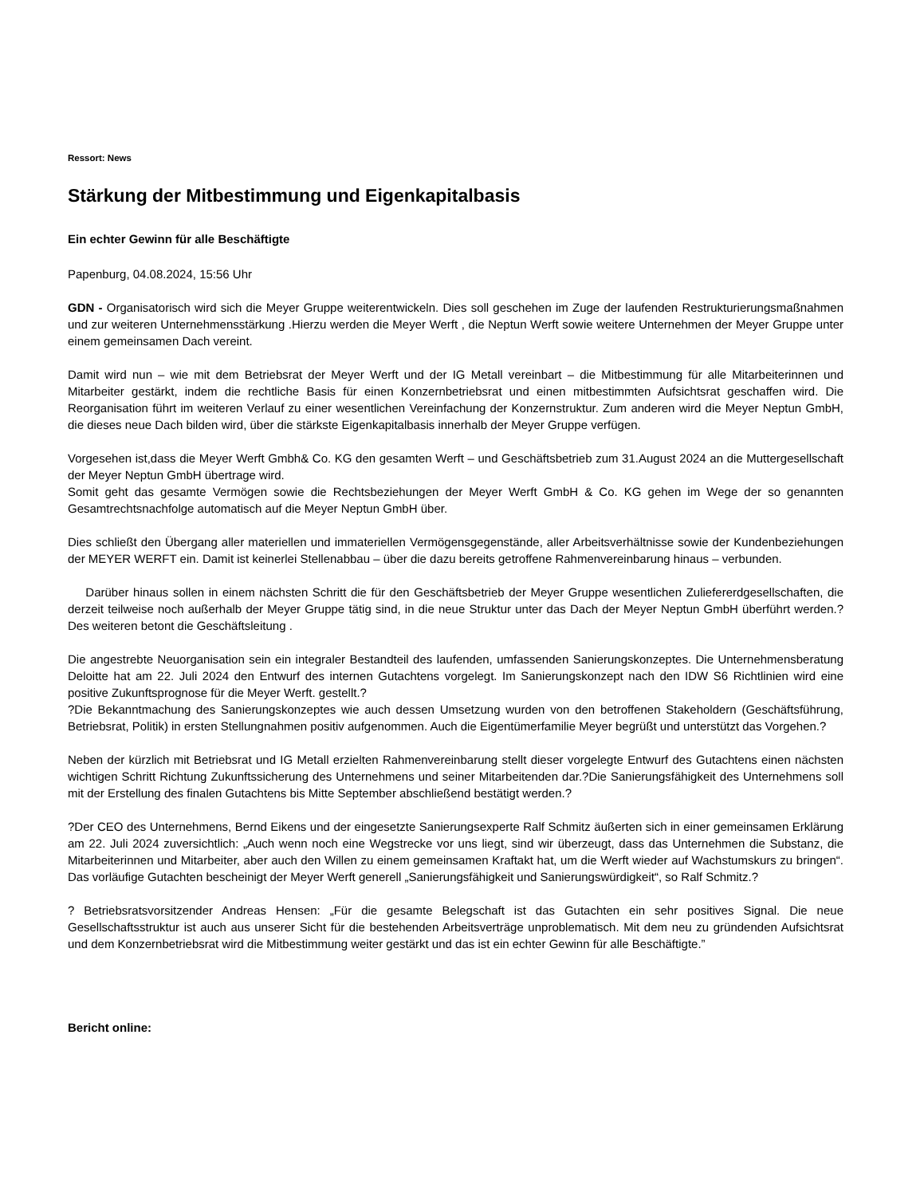Ressort: News
Stärkung der Mitbestimmung und Eigenkapitalbasis
Ein echter Gewinn für alle Beschäftigte
Papenburg, 04.08.2024, 15:56 Uhr
GDN - Organisatorisch wird sich die Meyer Gruppe weiterentwickeln. Dies soll geschehen im Zuge der laufenden Restrukturierungsmaßnahmen und zur weiteren Unternehmensstärkung .Hierzu werden die Meyer Werft , die Neptun Werft sowie weitere Unternehmen der Meyer Gruppe unter einem gemeinsamen Dach vereint.
Damit wird nun – wie mit dem Betriebsrat der Meyer Werft und der IG Metall vereinbart – die Mitbestimmung für alle Mitarbeiterinnen und Mitarbeiter gestärkt, indem die rechtliche Basis für einen Konzernbetriebsrat und einen mitbestimmten Aufsichtsrat geschaffen wird. Die Reorganisation führt im weiteren Verlauf zu einer wesentlichen Vereinfachung der Konzernstruktur. Zum anderen wird die Meyer Neptun GmbH, die dieses neue Dach bilden wird, über die stärkste Eigenkapitalbasis innerhalb der Meyer Gruppe verfügen.
Vorgesehen ist,dass die Meyer Werft Gmbh& Co. KG den gesamten Werft – und Geschäftsbetrieb zum 31.August 2024 an die Muttergesellschaft der Meyer Neptun GmbH übertrage wird.
Somit geht das gesamte Vermögen sowie die Rechtsbeziehungen der Meyer Werft GmbH & Co. KG gehen im Wege der so genannten Gesamtrechtsnachfolge automatisch auf die Meyer Neptun GmbH über.
Dies schließt den Übergang aller materiellen und immateriellen Vermögensgegenstände, aller Arbeitsverhältnisse sowie der Kundenbeziehungen der MEYER WERFT ein. Damit ist keinerlei Stellenabbau – über die dazu bereits getroffene Rahmenvereinbarung hinaus – verbunden.
Darüber hinaus sollen in einem nächsten Schritt die für den Geschäftsbetrieb der Meyer Gruppe wesentlichen Zuliefererdgesellschaften, die derzeit teilweise noch außerhalb der Meyer Gruppe tätig sind, in die neue Struktur unter das Dach der Meyer Neptun GmbH überführt werden.? Des weiteren betont die Geschäftsleitung .
Die angestrebte Neuorganisation sein ein integraler Bestandteil des laufenden, umfassenden Sanierungskonzeptes. Die Unternehmensberatung Deloitte hat am 22. Juli 2024 den Entwurf des internen Gutachtens vorgelegt. Im Sanierungskonzept nach den IDW S6 Richtlinien wird eine positive Zukunftsprognose für die Meyer Werft. gestellt.?
?Die Bekanntmachung des Sanierungskonzeptes wie auch dessen Umsetzung wurden von den betroffenen Stakeholdern (Geschäftsführung, Betriebsrat, Politik) in ersten Stellungnahmen positiv aufgenommen. Auch die Eigentümerfamilie Meyer begrüßt und unterstützt das Vorgehen.?
Neben der kürzlich mit Betriebsrat und IG Metall erzielten Rahmenvereinbarung stellt dieser vorgelegte Entwurf des Gutachtens einen nächsten wichtigen Schritt Richtung Zukunftssicherung des Unternehmens und seiner Mitarbeitenden dar.?Die Sanierungsfähigkeit des Unternehmens soll mit der Erstellung des finalen Gutachtens bis Mitte September abschließend bestätigt werden.?
?Der CEO des Unternehmens, Bernd Eikens und der eingesetzte Sanierungsexperte Ralf Schmitz äußerten sich in einer gemeinsamen Erklärung am 22. Juli 2024 zuversichtlich: „Auch wenn noch eine Wegstrecke vor uns liegt, sind wir überzeugt, dass das Unternehmen die Substanz, die Mitarbeiterinnen und Mitarbeiter, aber auch den Willen zu einem gemeinsamen Kraftakt hat, um die Werft wieder auf Wachstumskurs zu bringen“. Das vorläufige Gutachten bescheinigt der Meyer Werft generell „Sanierungsfähigkeit und Sanierungswürdigkeit“, so Ralf Schmitz.?
? Betriebsratsvorsitzender Andreas Hensen: „Für die gesamte Belegschaft ist das Gutachten ein sehr positives Signal. Die neue Gesellschaftsstruktur ist auch aus unserer Sicht für die bestehenden Arbeitsverträge unproblematisch. Mit dem neu zu gründenden Aufsichtsrat und dem Konzernbetriebsrat wird die Mitbestimmung weiter gestärkt und das ist ein echter Gewinn für alle Beschäftigte.”
Bericht online: